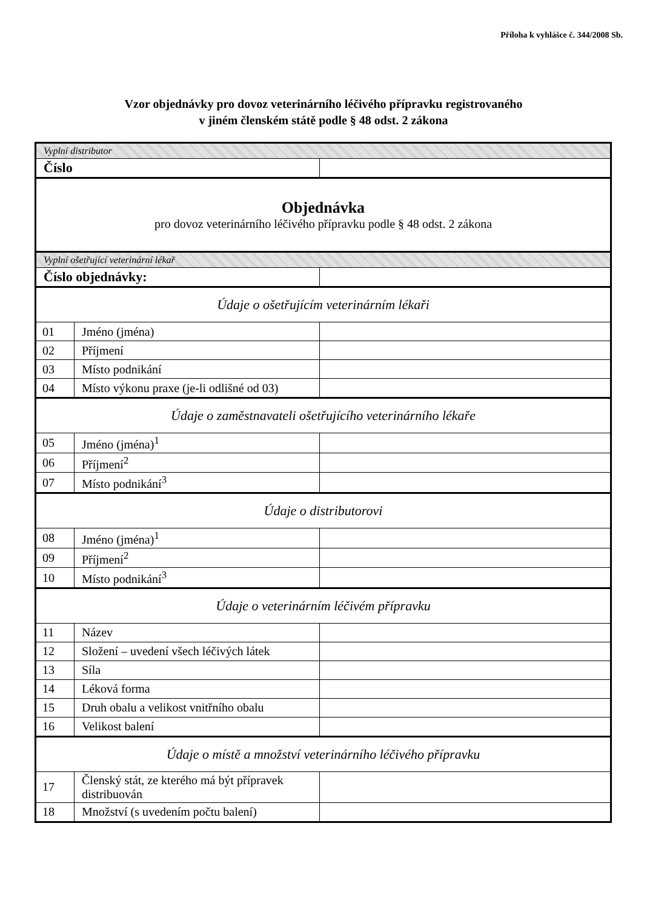Příloha k vyhlášce č. 344/2008 Sb.
Vzor objednávky pro dovoz veterinárního léčivého přípravku registrovaného
v jiném členském státě podle § 48 odst. 2 zákona
| Vyplní distributor | | |
| Číslo | | |
| Objednávka pro dovoz veterinárního léčivého přípravku podle § 48 odst. 2 zákona | | |
| Vyplní ošetřující veterinární lékař | | |
| Číslo objednávky: | | |
| Údaje o ošetřujícím veterinárním lékaři | | |
| 01 | Jméno (jména) | |
| 02 | Příjmení | |
| 03 | Místo podnikání | |
| 04 | Místo výkonu praxe (je-li odlišné od 03) | |
| Údaje o zaměstnavateli ošetřujícího veterinárního lékaře | | |
| 05 | Jméno (jména)<sup>1</sup> | |
| 06 | Příjmení<sup>2</sup> | |
| 07 | Místo podnikání<sup>3</sup> | |
| Údaje o distributorovi | | |
| 08 | Jméno (jména)<sup>1</sup> | |
| 09 | Příjmení<sup>2</sup> | |
| 10 | Místo podnikání<sup>3</sup> | |
| Údaje o veterinárním léčivém přípravku | | |
| 11 | Název | |
| 12 | Složení – uvedení všech léčivých látek | |
| 13 | Síla | |
| 14 | Léková forma | |
| 15 | Druh obalu a velikost vnitřního obalu | |
| 16 | Velikost balení | |
| Údaje o místě a množství veterinárního léčivého přípravku | | |
| 17 | Členský stát, ze kterého má být přípravek distribuován | |
| 18 | Množství (s uvedením počtu balení) | |